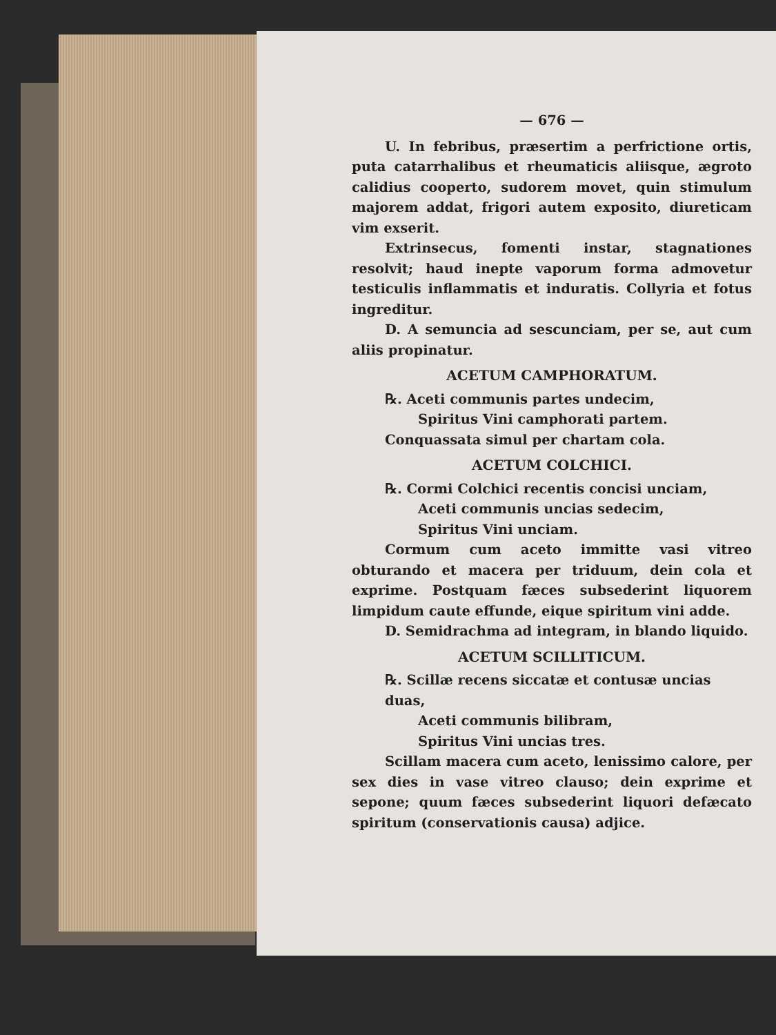— 676 —
U. In febribus, præsertim a perfrictione ortis, puta catarrhalibus et rheumaticis aliisque, ægroto calidius cooperto, sudorem movet, quin stimulum majorem addat, frigori autem exposito, diureticam vim exserit.
Extrinsecus, fomenti instar, stagnationes resolvit; haud inepte vaporum forma admovetur testiculis inflammatis et induratis. Collyria et fotus ingreditur.
D. A semuncia ad sescunciam, per se, aut cum aliis propinatur.
ACETUM CAMPHORATUM.
℞. Aceti communis partes undecim,
Spiritus Vini camphorati partem.
Conquassata simul per chartam cola.
ACETUM COLCHICI.
℞. Cormi Colchici recentis concisi unciam,
Aceti communis uncias sedecim,
Spiritus Vini unciam.
Cormum cum aceto immitte vasi vitreo obturando et macera per triduum, dein cola et exprime. Postquam fæces subsederint liquorem limpidum caute effunde, eique spiritum vini adde.
D. Semidrachma ad integram, in blando liquido.
ACETUM SCILLITICUM.
℞. Scillæ recens siccatæ et contusæ uncias duas,
Aceti communis bilibram,
Spiritus Vini uncias tres.
Scillam macera cum aceto, lenissimo calore, per sex dies in vase vitreo clauso; dein exprime et sepone; quum fæces subsederint liquori defæcato spiritum (conservationis causa) adjice.